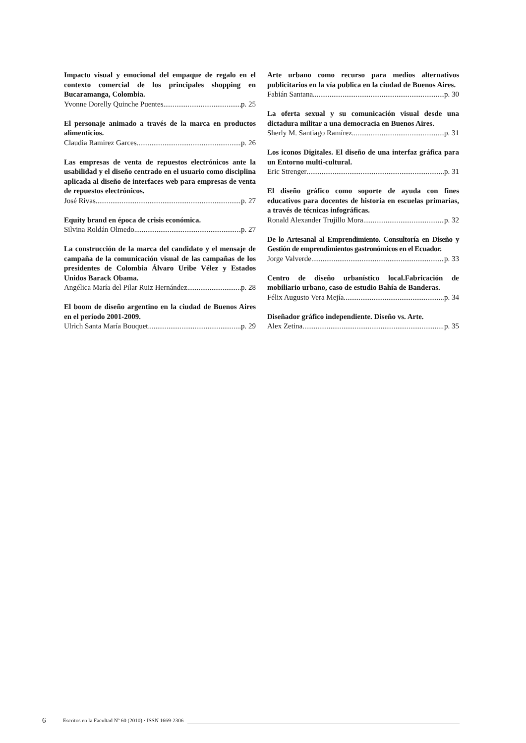Impacto visual y emocional del empaque de regalo en el contexto comercial de los principales shopping en Bucaramanga, Colombia.
Yvonne Dorelly Quinche Puentes p. 25
El personaje animado a través de la marca en productos alimenticios.
Claudia Ramirez Garces p. 26
Las empresas de venta de repuestos electrónicos ante la usabilidad y el diseño centrado en el usuario como disciplina aplicada al diseño de interfaces web para empresas de venta de repuestos electrónicos.
José Rivas p. 27
Equity brand en época de crisis económica.
Silvina Roldán Olmedo p. 27
La construcción de la marca del candidato y el mensaje de campaña de la comunicación visual de las campañas de los presidentes de Colombia Álvaro Uribe Vélez y Estados Unidos Barack Obama.
Angélica María del Pilar Ruiz Hernández p. 28
El boom de diseño argentino en la ciudad de Buenos Aires en el período 2001-2009.
Ulrich Santa María Bouquet p. 29
Arte urbano como recurso para medios alternativos publicitarios en la vía publica en la ciudad de Buenos Aires.
Fabián Santana p. 30
La oferta sexual y su comunicación visual desde una dictadura militar a una democracia en Buenos Aires.
Sherly M. Santiago Ramírez p. 31
Los iconos Digitales. El diseño de una interfaz gráfica para un Entorno multi-cultural.
Eric Strenger p. 31
El diseño gráfico como soporte de ayuda con fines educativos para docentes de historia en escuelas primarias, a través de técnicas infográficas.
Ronald Alexander Trujillo Mora p. 32
De lo Artesanal al Emprendimiento. Consultoría en Diseño y Gestión de emprendimientos gastronómicos en el Ecuador.
Jorge Valverde p. 33
Centro de diseño urbanístico local.Fabricación de mobiliario urbano, caso de estudio Bahía de Banderas.
Félix Augusto Vera Mejía p. 34
Diseñador gráfico independiente. Diseño vs. Arte.
Alex Zetina p. 35
6 Escritos en la Facultad Nº 60 (2010) · ISSN 1669-2306